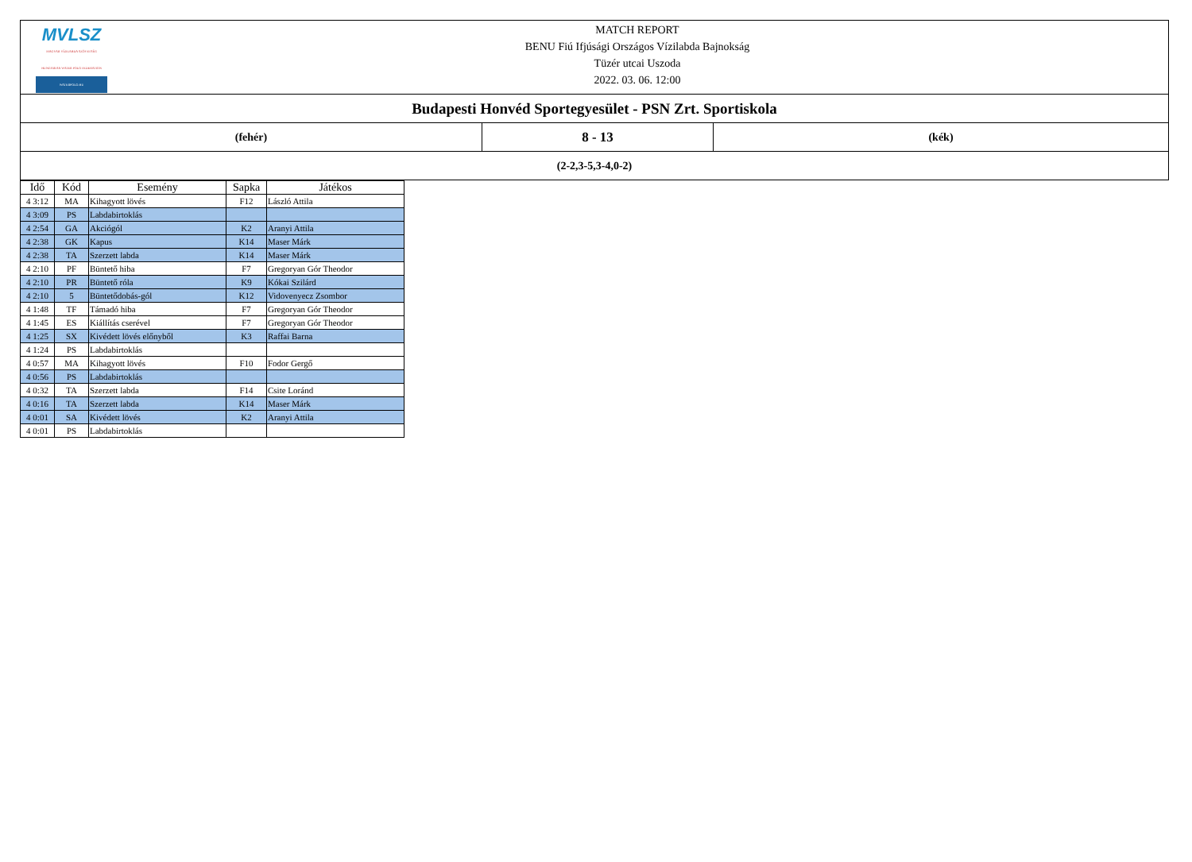| MVLSZ MAGYAR VÍZILABDA SZÖVETSÉG HUNGARIAN WATER POLO FEDERATION WATERPOLO.HU MATCH REPORT BENU Fiú Ifjúsági Országos Vízilabda Bajnokság Tüzér utcai Uszoda 2022. 03. 06. 12:00 | | |
| Budapesti Honvéd Sportegyesület - PSN Zrt. Sportiskola | | |
| (fehér) | 8 - 13 | (kék) |
| (2-2,3-5,3-4,0-2) | | |
| Idő | Kód | Esemény | Sapka | Játékos |
| --- | --- | --- | --- | --- |
| 4 3:12 | MA | Kihagyott lövés | F12 | László Attila |
| 4 3:09 | PS | Labdabirtoklás | | |
| 4 2:54 | GA | Akciógól | K2 | Aranyi Attila |
| 4 2:38 | GK | Kapus | K14 | Maser Márk |
| 4 2:38 | TA | Szerzett labda | K14 | Maser Márk |
| 4 2:10 | PF | Büntető hiba | F7 | Gregoryan Gór Theodor |
| 4 2:10 | PR | Büntető róla | K9 | Kókai Szilárd |
| 4 2:10 | 5 | Büntetődobás-gól | K12 | Vidovenyecz Zsombor |
| 4 1:48 | TF | Támadó hiba | F7 | Gregoryan Gór Theodor |
| 4 1:45 | ES | Kiállítás cserével | F7 | Gregoryan Gór Theodor |
| 4 1:25 | SX | Kivédett lövés előnyből | K3 | Raffai Barna |
| 4 1:24 | PS | Labdabirtoklás | | |
| 4 0:57 | MA | Kihagyott lövés | F10 | Fodor Gergő |
| 4 0:56 | PS | Labdabirtoklás | | |
| 4 0:32 | TA | Szerzett labda | F14 | Csite Loránd |
| 4 0:16 | TA | Szerzett labda | K14 | Maser Márk |
| 4 0:01 | SA | Kivédett lövés | K2 | Aranyi Attila |
| 4 0:01 | PS | Labdabirtoklás | | |